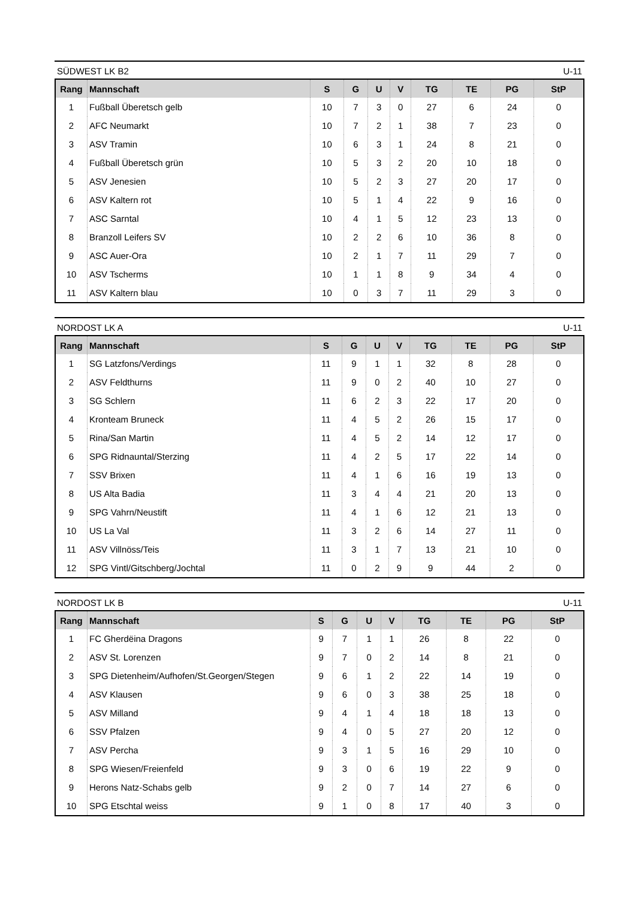SÜDWEST LK B2 U-11
| Rang | Mannschaft | S | G | U | V | TG | TE | PG | StP |
| --- | --- | --- | --- | --- | --- | --- | --- | --- | --- |
| 1 | Fußball Überetsch gelb | 10 | 7 | 3 | 0 | 27 | 6 | 24 | 0 |
| 2 | AFC Neumarkt | 10 | 7 | 2 | 1 | 38 | 7 | 23 | 0 |
| 3 | ASV Tramin | 10 | 6 | 3 | 1 | 24 | 8 | 21 | 0 |
| 4 | Fußball Überetsch grün | 10 | 5 | 3 | 2 | 20 | 10 | 18 | 0 |
| 5 | ASV Jenesien | 10 | 5 | 2 | 3 | 27 | 20 | 17 | 0 |
| 6 | ASV Kaltern rot | 10 | 5 | 1 | 4 | 22 | 9 | 16 | 0 |
| 7 | ASC Sarntal | 10 | 4 | 1 | 5 | 12 | 23 | 13 | 0 |
| 8 | Branzoll Leifers SV | 10 | 2 | 2 | 6 | 10 | 36 | 8 | 0 |
| 9 | ASC Auer-Ora | 10 | 2 | 1 | 7 | 11 | 29 | 7 | 0 |
| 10 | ASV Tscherms | 10 | 1 | 1 | 8 | 9 | 34 | 4 | 0 |
| 11 | ASV Kaltern blau | 10 | 0 | 3 | 7 | 11 | 29 | 3 | 0 |
NORDOST LK A U-11
| Rang | Mannschaft | S | G | U | V | TG | TE | PG | StP |
| --- | --- | --- | --- | --- | --- | --- | --- | --- | --- |
| 1 | SG Latzfons/Verdings | 11 | 9 | 1 | 1 | 32 | 8 | 28 | 0 |
| 2 | ASV Feldthurns | 11 | 9 | 0 | 2 | 40 | 10 | 27 | 0 |
| 3 | SG Schlern | 11 | 6 | 2 | 3 | 22 | 17 | 20 | 0 |
| 4 | Kronteam Bruneck | 11 | 4 | 5 | 2 | 26 | 15 | 17 | 0 |
| 5 | Rina/San Martin | 11 | 4 | 5 | 2 | 14 | 12 | 17 | 0 |
| 6 | SPG Ridnauntal/Sterzing | 11 | 4 | 2 | 5 | 17 | 22 | 14 | 0 |
| 7 | SSV Brixen | 11 | 4 | 1 | 6 | 16 | 19 | 13 | 0 |
| 8 | US Alta Badia | 11 | 3 | 4 | 4 | 21 | 20 | 13 | 0 |
| 9 | SPG Vahrn/Neustift | 11 | 4 | 1 | 6 | 12 | 21 | 13 | 0 |
| 10 | US La Val | 11 | 3 | 2 | 6 | 14 | 27 | 11 | 0 |
| 11 | ASV Villnöss/Teis | 11 | 3 | 1 | 7 | 13 | 21 | 10 | 0 |
| 12 | SPG Vintl/Gitschberg/Jochtal | 11 | 0 | 2 | 9 | 9 | 44 | 2 | 0 |
NORDOST LK B U-11
| Rang | Mannschaft | S | G | U | V | TG | TE | PG | StP |
| --- | --- | --- | --- | --- | --- | --- | --- | --- | --- |
| 1 | FC Gherdëina Dragons | 9 | 7 | 1 | 1 | 26 | 8 | 22 | 0 |
| 2 | ASV St. Lorenzen | 9 | 7 | 0 | 2 | 14 | 8 | 21 | 0 |
| 3 | SPG Dietenheim/Aufhofen/St.Georgen/Stegen | 9 | 6 | 1 | 2 | 22 | 14 | 19 | 0 |
| 4 | ASV Klausen | 9 | 6 | 0 | 3 | 38 | 25 | 18 | 0 |
| 5 | ASV Milland | 9 | 4 | 1 | 4 | 18 | 18 | 13 | 0 |
| 6 | SSV Pfalzen | 9 | 4 | 0 | 5 | 27 | 20 | 12 | 0 |
| 7 | ASV Percha | 9 | 3 | 1 | 5 | 16 | 29 | 10 | 0 |
| 8 | SPG Wiesen/Freienfeld | 9 | 3 | 0 | 6 | 19 | 22 | 9 | 0 |
| 9 | Herons Natz-Schabs gelb | 9 | 2 | 0 | 7 | 14 | 27 | 6 | 0 |
| 10 | SPG Etschtal weiss | 9 | 1 | 0 | 8 | 17 | 40 | 3 | 0 |